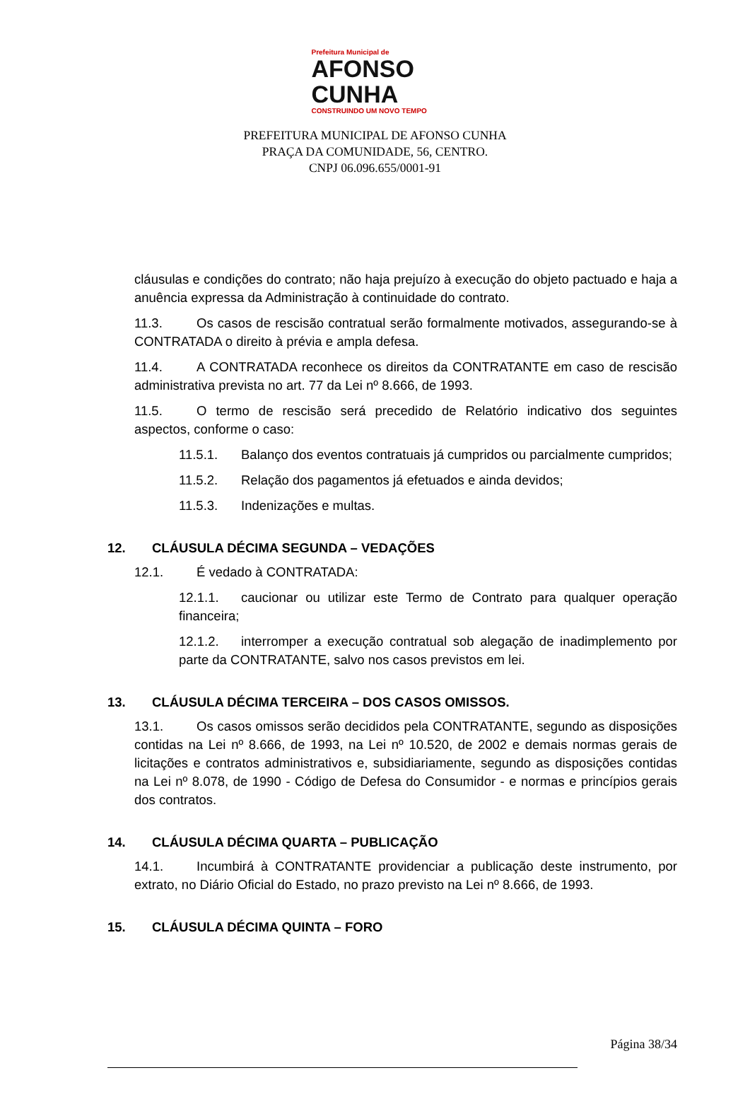Prefeitura Municipal de
AFONSO
CUNHA
CONSTRUINDO UM NOVO TEMPO
PREFEITURA MUNICIPAL DE AFONSO CUNHA
PRAÇA DA COMUNIDADE, 56, CENTRO.
CNPJ 06.096.655/0001-91
cláusulas e condições do contrato; não haja prejuízo à execução do objeto pactuado e haja a anuência expressa da Administração à continuidade do contrato.
11.3. Os casos de rescisão contratual serão formalmente motivados, assegurando-se à CONTRATADA o direito à prévia e ampla defesa.
11.4. A CONTRATADA reconhece os direitos da CONTRATANTE em caso de rescisão administrativa prevista no art. 77 da Lei nº 8.666, de 1993.
11.5. O termo de rescisão será precedido de Relatório indicativo dos seguintes aspectos, conforme o caso:
11.5.1. Balanço dos eventos contratuais já cumpridos ou parcialmente cumpridos;
11.5.2. Relação dos pagamentos já efetuados e ainda devidos;
11.5.3. Indenizações e multas.
12. CLÁUSULA DÉCIMA SEGUNDA – VEDAÇÕES
12.1. É vedado à CONTRATADA:
12.1.1. caucionar ou utilizar este Termo de Contrato para qualquer operação financeira;
12.1.2. interromper a execução contratual sob alegação de inadimplemento por parte da CONTRATANTE, salvo nos casos previstos em lei.
13. CLÁUSULA DÉCIMA TERCEIRA – DOS CASOS OMISSOS.
13.1. Os casos omissos serão decididos pela CONTRATANTE, segundo as disposições contidas na Lei nº 8.666, de 1993, na Lei nº 10.520, de 2002 e demais normas gerais de licitações e contratos administrativos e, subsidiariamente, segundo as disposições contidas na Lei nº 8.078, de 1990 - Código de Defesa do Consumidor - e normas e princípios gerais dos contratos.
14. CLÁUSULA DÉCIMA QUARTA – PUBLICAÇÃO
14.1. Incumbirá à CONTRATANTE providenciar a publicação deste instrumento, por extrato, no Diário Oficial do Estado, no prazo previsto na Lei nº 8.666, de 1993.
15. CLÁUSULA DÉCIMA QUINTA – FORO
Página 38/34